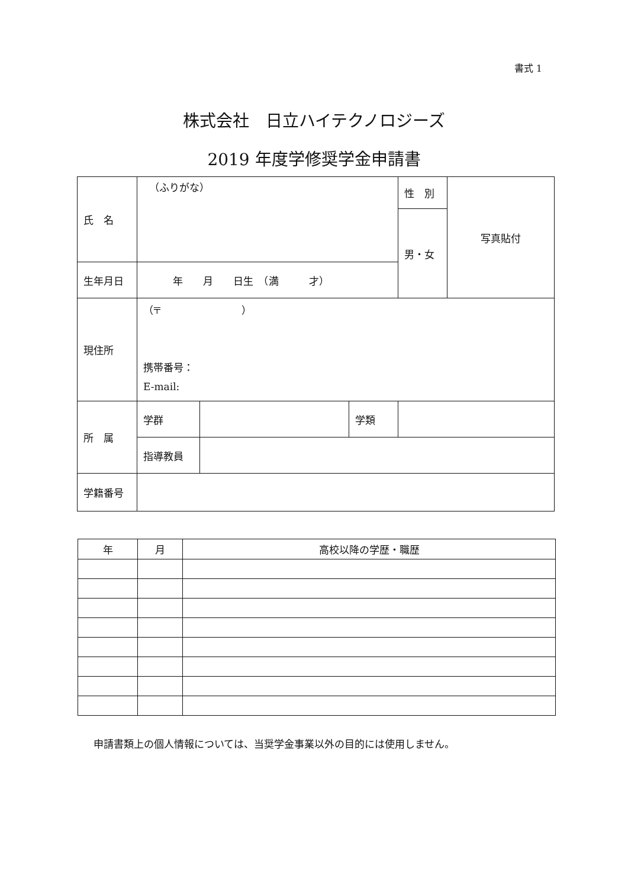書式 1
株式会社　日立ハイテクノロジーズ
2019 年度学修奨学金申請書
| 氏 名 | （ふりがな） | | | 性 別 | 写真貼付 |
| | | | | 男・女 | |
| 生年月日 | 年 月 日生 （満 才） | | | | |
| 現住所 | （〒 ） 携帯番号： E-mail: | | | | |
| 所 属 | 学群 | | 学類 | | |
| | 指導教員 | | | | |
| 学籍番号 | | | | | |
| 年 | 月 | 高校以降の学歴・職歴 |
| --- | --- | --- |
申請書類上の個人情報については、当奨学金事業以外の目的には使用しません。